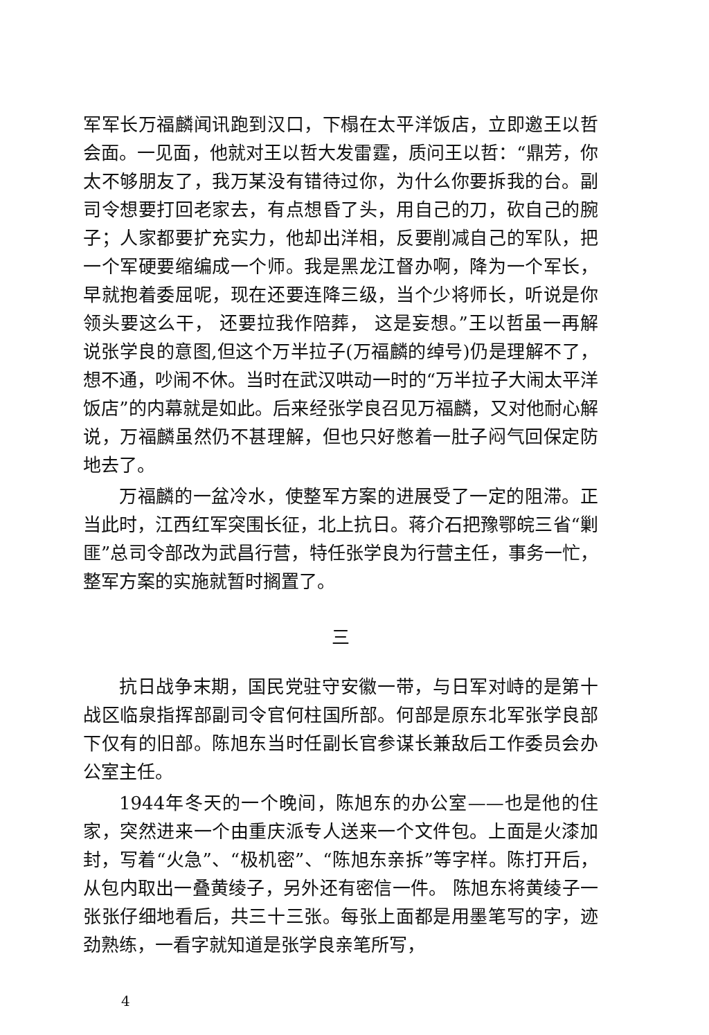军军长万福麟闻讯跑到汉口，下榻在太平洋饭店，立即邀王以哲会面。一见面，他就对王以哲大发雷霆，质问王以哲：“鼎芳，你太不够朋友了，我万某没有错待过你，为什么你要拆我的台。副司令想要打回老家去，有点想昏了头，用自己的刀，砍自己的腕子；人家都要扩充实力，他却出洋相，反要削减自己的军队，把一个军硬要缩编成一个师。我是黑龙江督办啊，降为一个军长，早就抱着委屈呢，现在还要连降三级，当个少将师长，听说是你领头要这么干， 还要拉我作陪葬， 这是妄想。”王以哲虽一再解说张学良的意图,但这个万半拉子(万福麟的绰号)仍是理解不了，想不通，吵闹不休。当时在武汉哄动一时的“万半拉子大闹太平洋饭店”的内幕就是如此。后来经张学良召见万福麟，又对他耐心解说，万福麟虽然仍不甚理解，但也只好憋着一肚子闷气回保定防地去了。
万福麟的一盆冷水，使整军方案的进展受了一定的阻滞。正当此时，江西红军突围长征，北上抗日。蒋介石把豫鄂皖三省“剿匪”总司令部改为武昌行营，特任张学良为行营主任，事务一忙，整军方案的实施就暂时搁置了。
三
抗日战争末期，国民党驻守安徽一带，与日军对峙的是第十战区临泉指挥部副司令官何柱国所部。何部是原东北军张学良部下仅有的旧部。陈旭东当时任副长官参谋长兼敌后工作委员会办公室主任。
1944年冬天的一个晚间，陈旭东的办公室——也是他的住家，突然进来一个由重庆派专人送来一个文件包。上面是火漆加封，写着“火急”、“极机密”、“陈旭东亲拆”等字样。陈打开后， 从包内取出一叠黄绫子，另外还有密信一件。 陈旭东将黄绫子一张张仔细地看后，共三十三张。每张上面都是用墨笔写的字，迹劲熟练，一看字就知道是张学良亲笔所写，
4